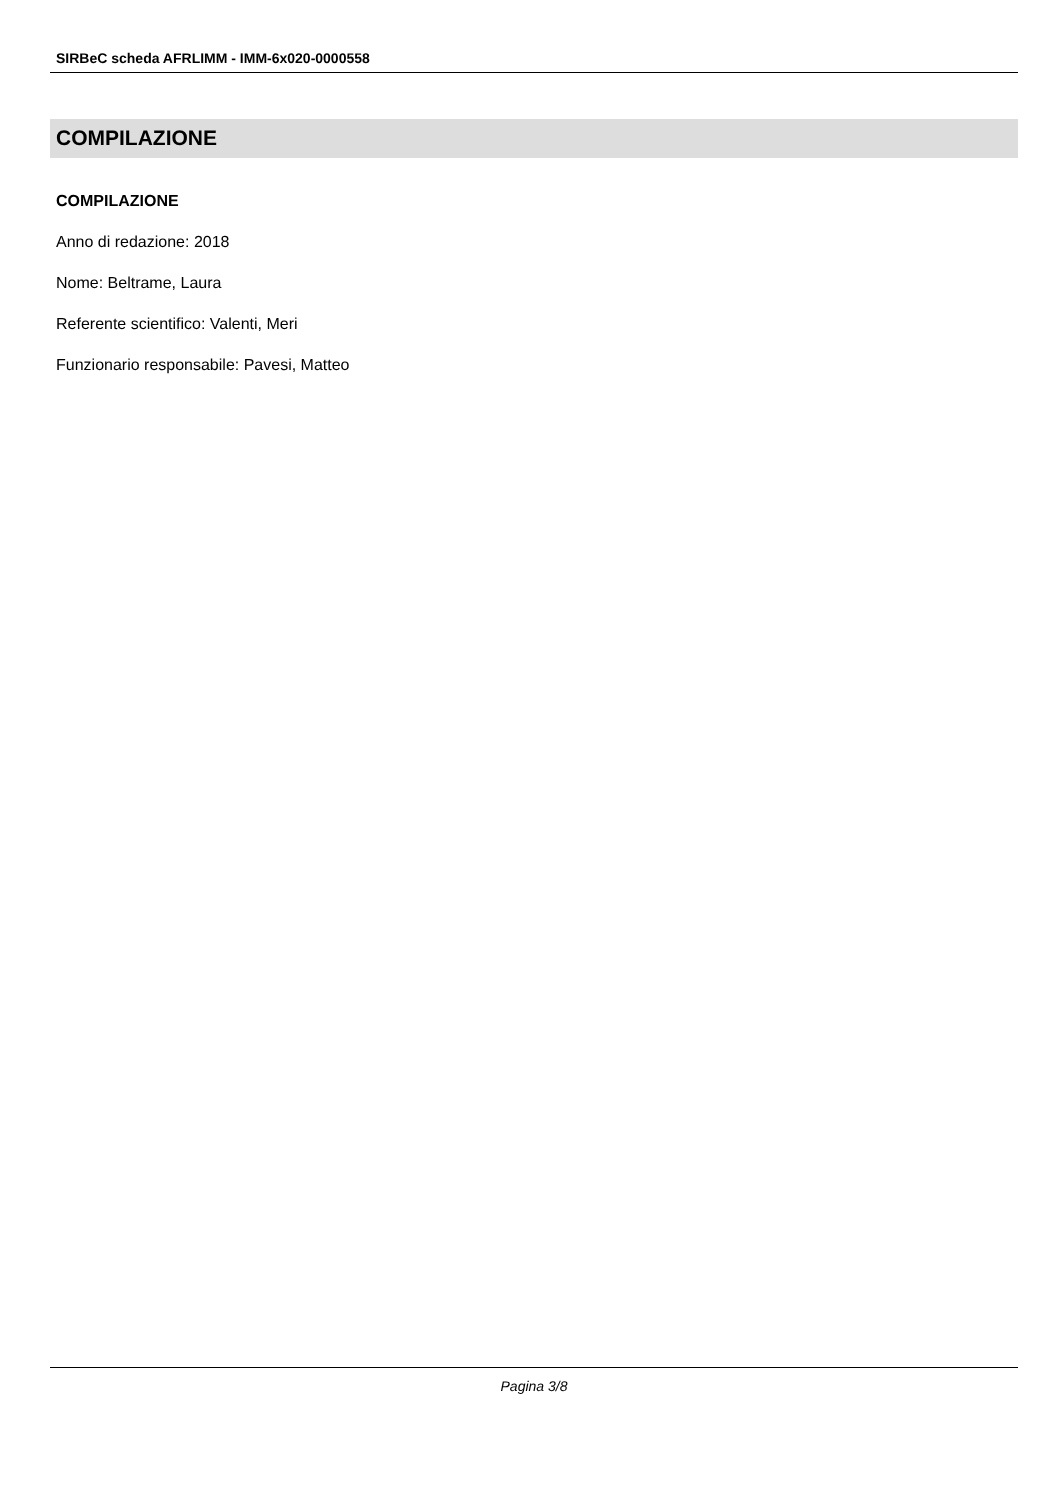SIRBeC scheda AFRLIMM - IMM-6x020-0000558
COMPILAZIONE
COMPILAZIONE
Anno di redazione: 2018
Nome: Beltrame, Laura
Referente scientifico: Valenti, Meri
Funzionario responsabile: Pavesi, Matteo
Pagina 3/8